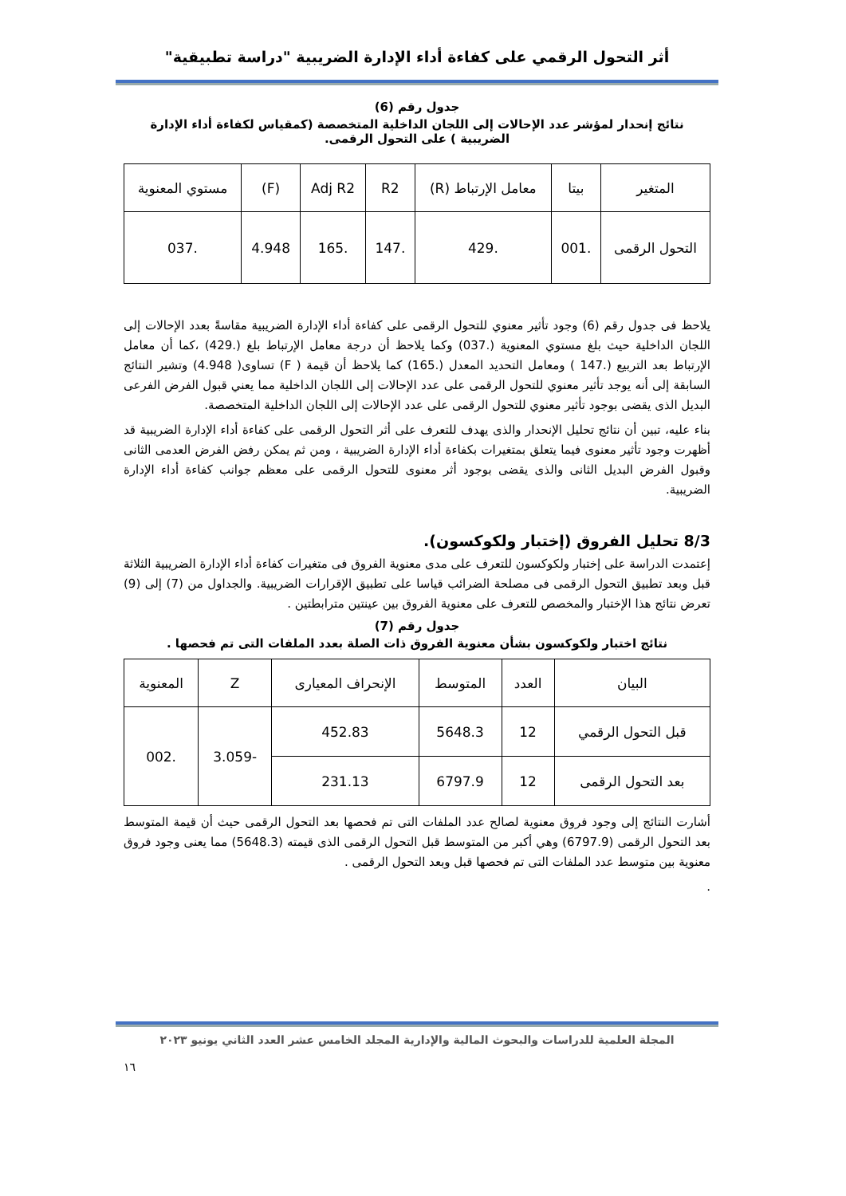أثر التحول الرقمي على كفاءة أداء الإدارة الضريبية "دراسة تطبيقية"
جدول رقم (6)
نتائج إنحدار لمؤشر عدد الإحالات إلى اللجان الداخلية المتخصصة (كمقياس لكفاءة أداء الإدارة الضريبية ) على التحول الرقمى.
| المتغير | بيتا | معامل الإرتباط (R) | R2 | Adj R2 | (F) | مستوي المعنوية |
| --- | --- | --- | --- | --- | --- | --- |
| التحول الرقمى | .001 | .429 | .147 | .165 | 4.948 | .037 |
يلاحظ فى جدول رقم (6) وجود تأثير معنوي للتحول الرقمى على كفاءة أداء الإدارة الضريبية مقاسةً بعدد الإحالات إلى اللجان الداخلية حيث بلغ مستوي المعنوية (.037) وكما يلاحظ أن درجة معامل الإرتباط بلغ (.429) ،كما أن معامل الإرتباط بعد التربيع (.147 ) ومعامل التحديد المعدل (.165) كما يلاحظ أن قيمة ( F) تساوى( 4.948) وتشير النتائج السابقة إلى أنه يوجد تأثير معنوي للتحول الرقمى على عدد الإحالات إلى اللجان الداخلية مما يعني قبول الفرض الفرعى البديل الذى يقضى بوجود تأثير معنوي للتحول الرقمى على عدد الإحالات إلى اللجان الداخلية المتخصصة.
بناء عليه، تبين أن نتائج تحليل الإنحدار والذى يهدف للتعرف على أثر التحول الرقمى على كفاءة أداء الإدارة الضريبية قد أظهرت وجود تأثير معنوى فيما يتعلق بمتغيرات بكفاءة أداء الإدارة الضريبية ، ومن ثم يمكن رفض الفرض العدمى الثانى وقبول الفرض البديل الثانى والذى يقضى بوجود أثر معنوى للتحول الرقمى على معظم جوانب كفاءة أداء الإدارة الضريبية.
8/3 تحليل الفروق (إختبار ولكوكسون).
إعتمدت الدراسة على إختبار ولكوكسون للتعرف على مدى معنوية الفروق فى متغيرات كفاءة أداء الإدارة الضريبية الثلاثة قبل وبعد تطبيق التحول الرقمى فى مصلحة الضرائب قياسا على تطبيق الإقرارات الضريبية. والجداول من (7) إلى (9) تعرض نتائج هذا الإختبار والمخصص للتعرف على معنوية الفروق بين عينتين مترابطتين .
جدول رقم (7)
نتائج اختبار ولكوكسون بشأن معنوية الفروق ذات الصلة بعدد الملفات التى تم فحصها .
| البيان | العدد | المتوسط | الإنحراف المعيارى | Z | المعنوية |
| --- | --- | --- | --- | --- | --- |
| قبل التحول الرقمي | 12 | 5648.3 | 452.83 | -3.059 | .002 |
| بعد التحول الرقمى | 12 | 6797.9 | 231.13 | | |
أشارت النتائج إلى وجود فروق معنوية لصالح عدد الملفات التى تم فحصها بعد التحول الرقمى حيث أن قيمة المتوسط بعد التحول الرقمى (6797.9) وهي أكبر من المتوسط قبل التحول الرقمى الذى قيمته (5648.3) مما يعنى وجود فروق معنوية بين متوسط عدد الملفات التى تم فحصها قبل وبعد التحول الرقمى .
.
المجلة العلمية للدراسات والبحوث المالية والإدارية المجلد الخامس عشر العدد الثاني يونيو ٢٠٢٣
١٦